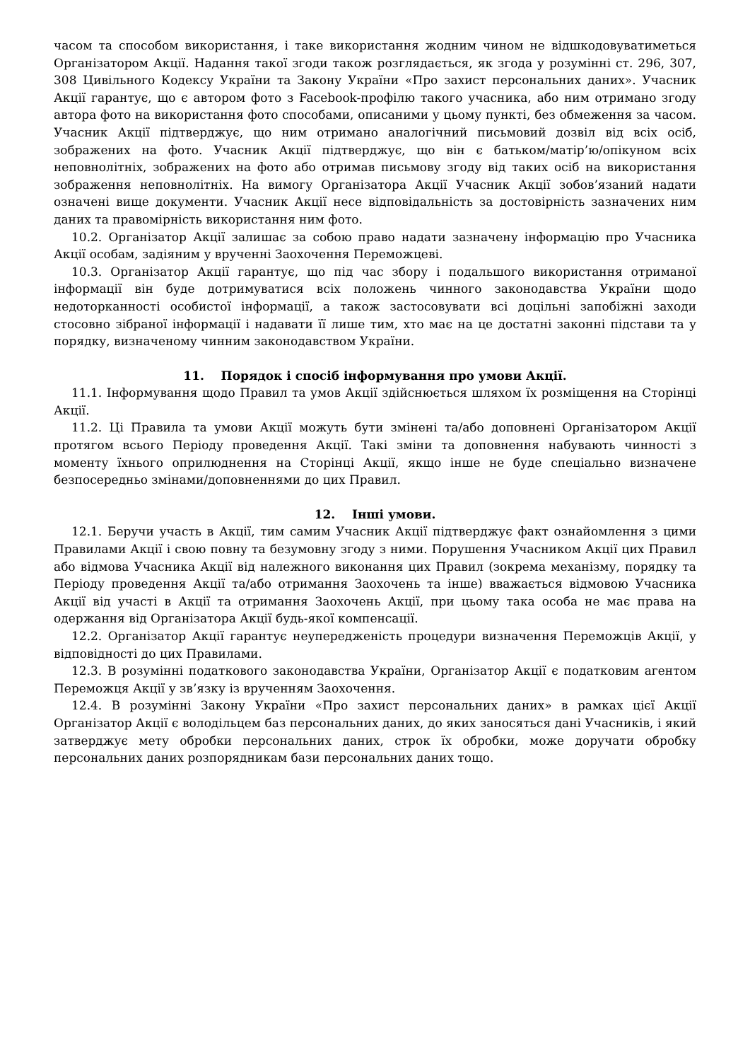часом та способом використання, і таке використання жодним чином не відшкодовуватиметься Організатором Акції. Надання такої згоди також розглядається, як згода у розумінні ст. 296, 307, 308 Цивільного Кодексу України та Закону України «Про захист персональних даних». Учасник Акції гарантує, що є автором фото з Facebook-профілю такого учасника, або ним отримано згоду автора фото на використання фото способами, описаними у цьому пункті, без обмеження за часом. Учасник Акції підтверджує, що ним отримано аналогічний письмовий дозвіл від всіх осіб, зображених на фото. Учасник Акції підтверджує, що він є батьком/матір’ю/опікуном всіх неповнолітніх, зображених на фото або отримав письмову згоду від таких осіб на використання зображення неповнолітніх. На вимогу Організатора Акції Учасник Акції зобов’язаний надати означені вище документи. Учасник Акції несе відповідальність за достовірність зазначених ним даних та правомірність використання ним фото.
10.2. Організатор Акції залишає за собою право надати зазначену інформацію про Учасника Акції особам, задіяним у врученні Заохочення Переможцеві.
10.3. Організатор Акції гарантує, що під час збору і подальшого використання отриманої інформації він буде дотримуватися всіх положень чинного законодавства України щодо недоторканності особистої інформації, а також застосовувати всі доцільні запобіжні заходи стосовно зібраної інформації і надавати її лише тим, хто має на це достатні законні підстави та у порядку, визначеному чинним законодавством України.
11. Порядок і спосіб інформування про умови Акції.
11.1. Інформування щодо Правил та умов Акції здійснюється шляхом їх розміщення на Сторінці Акції.
11.2. Ці Правила та умови Акції можуть бути змінені та/або доповнені Організатором Акції протягом всього Періоду проведення Акції. Такі зміни та доповнення набувають чинності з моменту їхнього оприлюднення на Сторінці Акції, якщо інше не буде спеціально визначене безпосередньо змінами/доповненнями до цих Правил.
12. Інші умови.
12.1. Беручи участь в Акції, тим самим Учасник Акції підтверджує факт ознайомлення з цими Правилами Акції і свою повну та безумовну згоду з ними. Порушення Учасником Акції цих Правил або відмова Учасника Акції від належного виконання цих Правил (зокрема механізму, порядку та Періоду проведення Акції та/або отримання Заохочень та інше) вважається відмовою Учасника Акції від участі в Акції та отримання Заохочень Акції, при цьому така особа не має права на одержання від Організатора Акції будь-якої компенсації.
12.2. Організатор Акції гарантує неупередженість процедури визначення Переможців Акції, у відповідності до цих Правилами.
12.3. В розумінні податкового законодавства України, Організатор Акції є податковим агентом Переможця Акції у зв’язку із врученням Заохочення.
12.4. В розумінні Закону України «Про захист персональних даних» в рамках цієї Акції Організатор Акції є володільцем баз персональних даних, до яких заносяться дані Учасників, і який затверджує мету обробки персональних даних, строк їх обробки, може доручати обробку персональних даних розпорядникам бази персональних даних тощо.